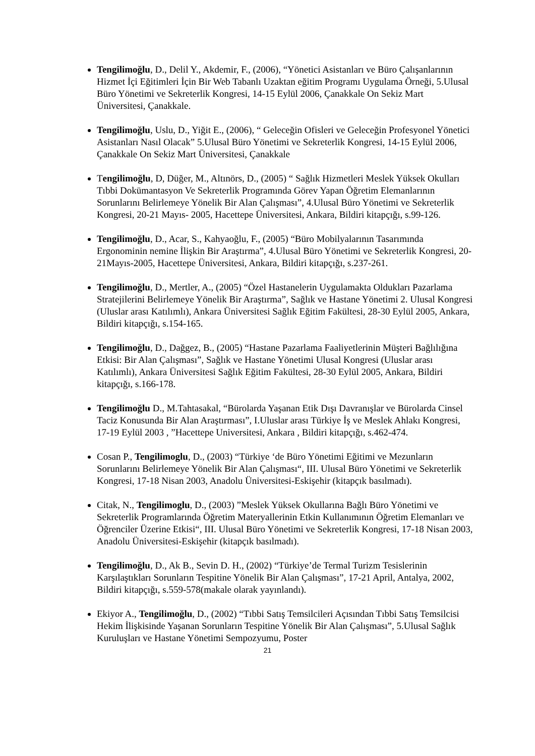Tengilimoğlu, D., Delil Y., Akdemir, F., (2006), “Yönetici Asistanları ve Büro Çalışanlarının Hizmet İçi Eğitimleri İçin Bir Web Tabanlı Uzaktan eğitim Programı Uygulama Örneği, 5.Ulusal Büro Yönetimi ve Sekreterlik Kongresi, 14-15 Eylül 2006, Çanakkale On Sekiz Mart Üniversitesi, Çanakkale.
Tengilimoğlu, Uslu, D., Yiğit E., (2006), “ Geleceğin Ofisleri ve Geleceğin Profesyonel Yönetici Asistanları Nasıl Olacak” 5.Ulusal Büro Yönetimi ve Sekreterlik Kongresi, 14-15 Eylül 2006, Çanakkale On Sekiz Mart Üniversitesi, Çanakkale
Tengilimoğlu, D, Düğer, M., Altınörs, D., (2005) “ Sağlık Hizmetleri Meslek Yüksek Okulları Tıbbi Dokümantasyon Ve Sekreterlik Programında Görev Yapan Öğretim Elemanlarının Sorunlarını Belirlemeye Yönelik Bir Alan Çalışması”, 4.Ulusal Büro Yönetimi ve Sekreterlik Kongresi, 20-21 Mayıs- 2005, Hacettepe Üniversitesi, Ankara, Bildiri kitapçığı, s.99-126.
Tengilimoğlu, D., Acar, S., Kahyaoğlu, F., (2005) “Büro Mobilyalarının Tasarımında Ergonominin nemine İlişkin Bir Araştırma”, 4.Ulusal Büro Yönetimi ve Sekreterlik Kongresi, 20-21Mayıs-2005, Hacettepe Üniversitesi, Ankara, Bildiri kitapçığı, s.237-261.
Tengilimoğlu, D., Mertler, A., (2005) “Özel Hastanelerin Uygulamakta Oldukları Pazarlama Stratejilerini Belirlemeye Yönelik Bir Araştırma”, Sağlık ve Hastane Yönetimi 2. Ulusal Kongresi (Uluslar arası Katılımlı), Ankara Üniversitesi Sağlık Eğitim Fakültesi, 28-30 Eylül 2005, Ankara, Bildiri kitapçığı, s.154-165.
Tengilimoğlu, D., Dağgez, B., (2005) “Hastane Pazarlama Faaliyetlerinin Müşteri Bağlılığına Etkisi: Bir Alan Çalışması”, Sağlık ve Hastane Yönetimi Ulusal Kongresi (Uluslar arası Katılımlı), Ankara Üniversitesi Sağlık Eğitim Fakültesi, 28-30 Eylül 2005, Ankara, Bildiri kitapçığı, s.166-178.
Tengilimoğlu D., M.Tahtasakal, “Bürolarda Yaşanan Etik Dışı Davranışlar ve Bürolarda Cinsel Taciz Konusunda Bir Alan Araştırması”, I.Uluslar arası Türkiye İş ve Meslek Ahlakı Kongresi, 17-19 Eylül 2003 , ”Hacettepe Universitesi, Ankara , Bildiri kitapçığı, s.462-474.
Cosan P., Tengilimoglu, D., (2003) “Türkiye ‘de Büro Yönetimi Eğitimi ve Mezunların Sorunlarını Belirlemeye Yönelik Bir Alan Çalışması“, III. Ulusal Büro Yönetimi ve Sekreterlik Kongresi, 17-18 Nisan 2003, Anadolu Üniversitesi-Eskişehir (kitapçık basılmadı).
Citak, N., Tengilimoglu, D., (2003) ”Meslek Yüksek Okullarına Bağlı Büro Yönetimi ve Sekreterlik Programlarında Öğretim Materyallerinin Etkin Kullanımının Öğretim Elemanları ve Öğrenciler Üzerine Etkisi“, III. Ulusal Büro Yönetimi ve Sekreterlik Kongresi, 17-18 Nisan 2003, Anadolu Üniversitesi-Eskişehir (kitapçık basılmadı).
Tengilimoğlu, D., Ak B., Sevin D. H., (2002) “Türkiye’de Termal Turizm Tesislerinin Karşılaştıkları Sorunların Tespitine Yönelik Bir Alan Çalışması”, 17-21 April, Antalya, 2002, Bildiri kitapçığı, s.559-578(makale olarak yayınlandı).
Ekiyor A., Tengilimoğlu, D., (2002) “Tıbbi Satış Temsilcileri Açısından Tıbbi Satış Temsilcisi Hekim İlişkisinde Yaşanan Sorunların Tespitine Yönelik Bir Alan Çalışması”, 5.Ulusal Sağlık Kuruluşları ve Hastane Yönetimi Sempozyumu, Poster
21